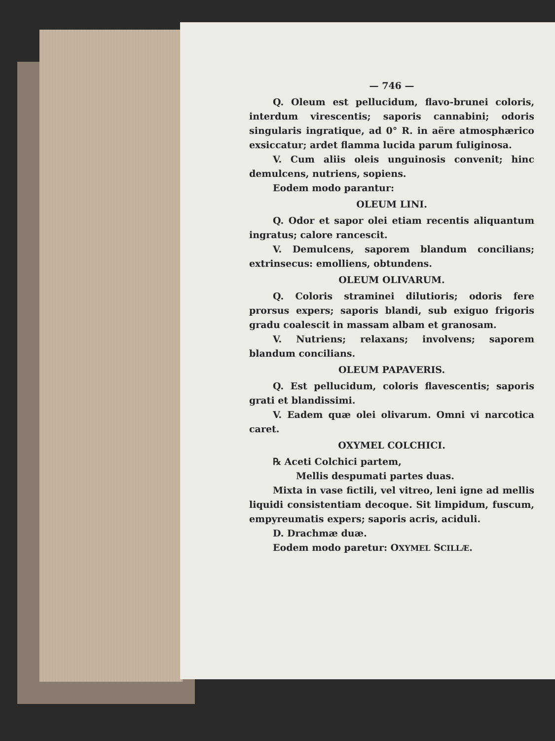— 746 —
Q. Oleum est pellucidum, flavo-brunei coloris, interdum virescentis; saporis cannabini; odoris singularis ingratique, ad 0° R. in aëre atmosphærico exsiccatur; ardet flamma lucida parum fuliginosa.
V. Cum aliis oleis unguinosis convenit; hinc demulcens, nutriens, sopiens.
Eodem modo parantur:
OLEUM LINI.
Q. Odor et sapor olei etiam recentis aliquantum ingratus; calore rancescit.
V. Demulcens, saporem blandum concilians; extrinsecus: emolliens, obtundens.
OLEUM OLIVARUM.
Q. Coloris straminei dilutioris; odoris fere prorsus expers; saporis blandi, sub exiguo frigoris gradu coalescit in massam albam et granosam.
V. Nutriens; relaxans; involvens; saporem blandum concilians.
OLEUM PAPAVERIS.
Q. Est pellucidum, coloris flavescentis; saporis grati et blandissimi.
V. Eadem quæ olei olivarum. Omni vi narcotica caret.
OXYMEL COLCHICI.
℞ Aceti Colchici partem,
Mellis despumati partes duas.
Mixta in vase fictili, vel vitreo, leni igne ad mellis liquidi consistentiam decoque. Sit limpidum, fuscum, empyreumatis expers; saporis acris, aciduli.
D. Drachmæ duæ.
Eodem modo paretur: OXYMEL SCILLÆ.